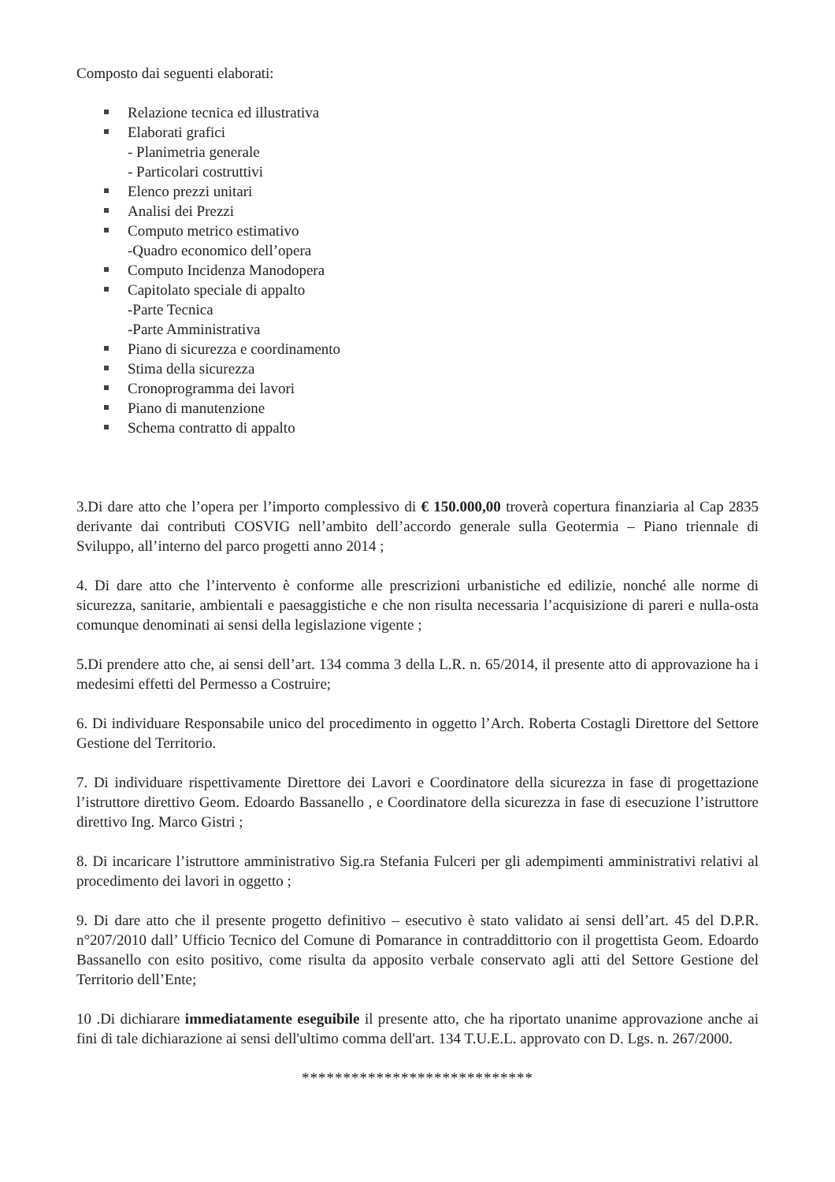Composto dai seguenti elaborati:
Relazione tecnica ed illustrativa
Elaborati grafici
- Planimetria generale
- Particolari costruttivi
Elenco prezzi unitari
Analisi dei Prezzi
Computo metrico estimativo
-Quadro economico dell’opera
Computo Incidenza Manodopera
Capitolato speciale di appalto
-Parte Tecnica
-Parte Amministrativa
Piano di sicurezza e coordinamento
Stima della sicurezza
Cronoprogramma dei lavori
Piano di manutenzione
Schema contratto di appalto
3.Di dare atto che l’opera per l’importo complessivo di € 150.000,00 troverà copertura finanziaria al Cap 2835 derivante dai contributi COSVIG nell’ambito dell’accordo generale sulla Geotermia – Piano triennale di Sviluppo, all’interno del parco progetti anno 2014 ;
4. Di dare atto che l’intervento è conforme alle prescrizioni urbanistiche ed edilizie, nonché alle norme di sicurezza, sanitarie, ambientali e paesaggistiche e che non risulta necessaria l’acquisizione di pareri e nulla-osta comunque denominati ai sensi della legislazione vigente ;
5.Di prendere atto che, ai sensi dell’art. 134 comma 3 della L.R. n. 65/2014, il presente atto di approvazione ha i medesimi effetti del Permesso a Costruire;
6. Di individuare Responsabile unico del procedimento in oggetto l’Arch. Roberta Costagli Direttore del Settore Gestione del Territorio.
7. Di individuare rispettivamente Direttore dei Lavori e Coordinatore della sicurezza in fase di progettazione l’istruttore direttivo Geom. Edoardo Bassanello , e Coordinatore della sicurezza in fase di esecuzione l’istruttore direttivo Ing. Marco Gistri ;
8. Di incaricare l’istruttore amministrativo Sig.ra Stefania Fulceri per gli adempimenti amministrativi relativi al procedimento dei lavori in oggetto ;
9. Di dare atto che il presente progetto definitivo – esecutivo è stato validato ai sensi dell’art. 45 del D.P.R. n°207/2010 dall’ Ufficio Tecnico del Comune di Pomarance in contraddittorio con il progettista Geom. Edoardo Bassanello con esito positivo, come risulta da apposito verbale conservato agli atti del Settore Gestione del Territorio dell’Ente;
10 .Di dichiarare immediatamente eseguibile il presente atto, che ha riportato unanime approvazione anche ai fini di tale dichiarazione ai sensi dell'ultimo comma dell'art. 134 T.U.E.L. approvato con D. Lgs. n. 267/2000.
****************************